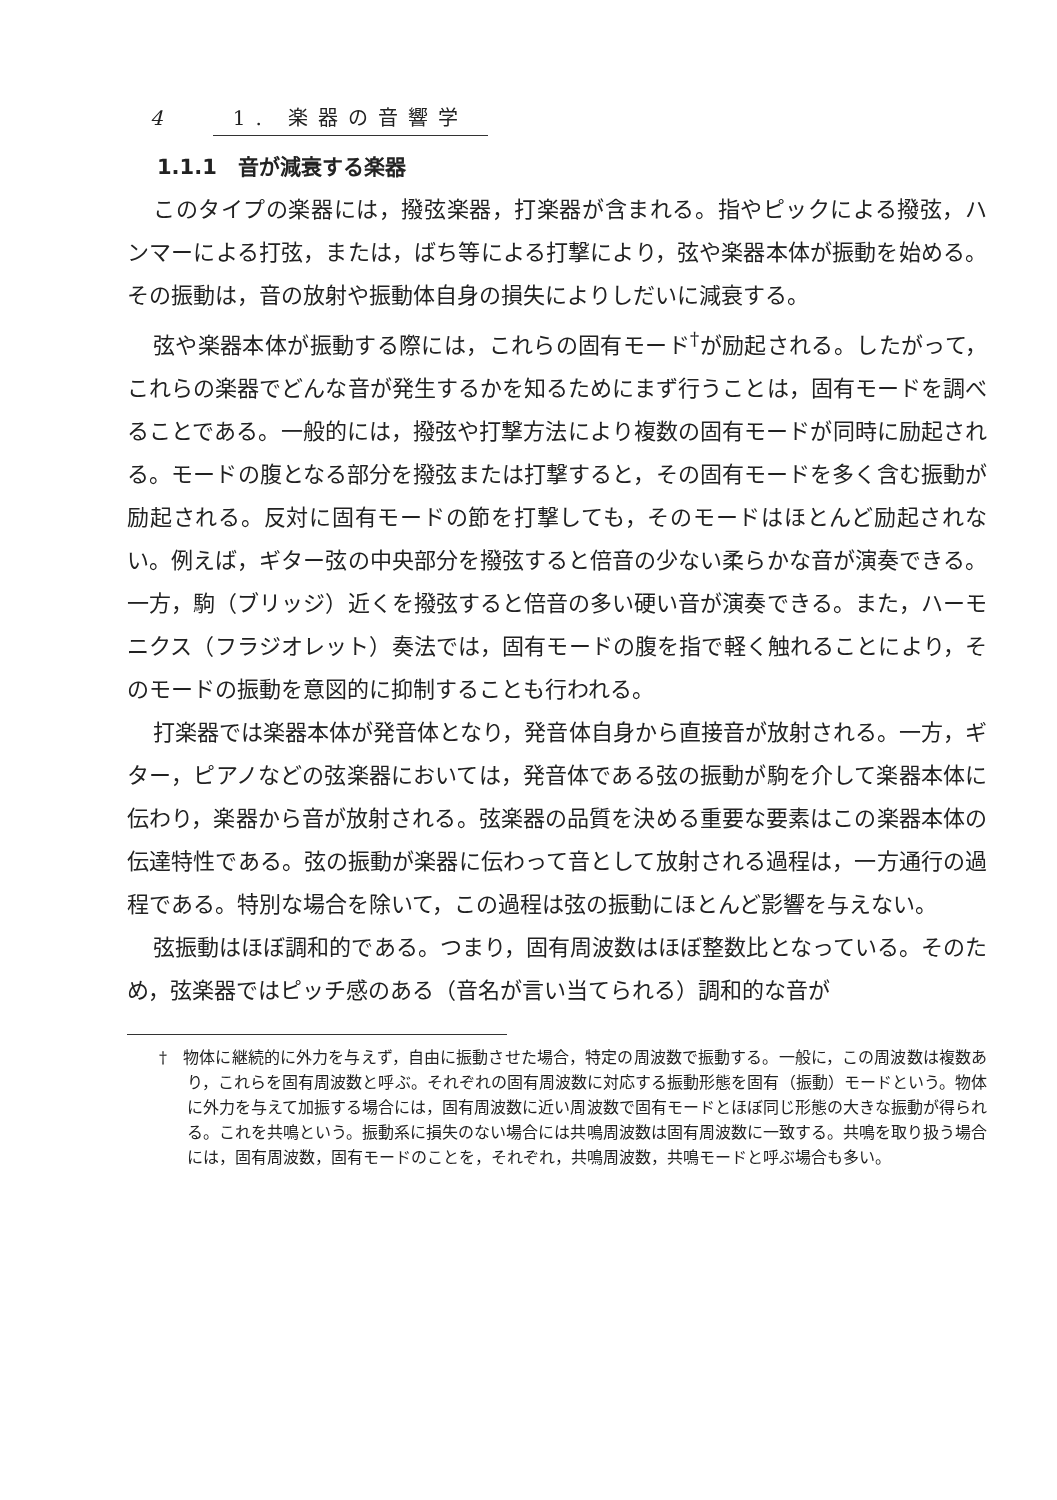4 1. 楽器の音響学
1.1.1　音が減衰する楽器
このタイプの楽器には，撥弦楽器，打楽器が含まれる。指やピックによる撥弦，ハンマーによる打弦，または，ばち等による打撃により，弦や楽器本体が振動を始める。その振動は，音の放射や振動体自身の損失によりしだいに減衰する。
弦や楽器本体が振動する際には，これらの固有モード<sup>†</sup>が励起される。したがって，これらの楽器でどんな音が発生するかを知るためにまず行うことは，固有モードを調べることである。一般的には，撥弦や打撃方法により複数の固有モードが同時に励起される。モードの腹となる部分を撥弦または打撃すると，その固有モードを多く含む振動が励起される。反対に固有モードの節を打撃しても，そのモードはほとんど励起されない。例えば，ギター弦の中央部分を撥弦すると倍音の少ない柔らかな音が演奏できる。一方，駒（ブリッジ）近くを撥弦すると倍音の多い硬い音が演奏できる。また，ハーモニクス（フラジオレット）奏法では，固有モードの腹を指で軽く触れることにより，そのモードの振動を意図的に抑制することも行われる。
打楽器では楽器本体が発音体となり，発音体自身から直接音が放射される。一方，ギター，ピアノなどの弦楽器においては，発音体である弦の振動が駒を介して楽器本体に伝わり，楽器から音が放射される。弦楽器の品質を決める重要な要素はこの楽器本体の伝達特性である。弦の振動が楽器に伝わって音として放射される過程は，一方通行の過程である。特別な場合を除いて，この過程は弦の振動にほとんど影響を与えない。
弦振動はほぼ調和的である。つまり，固有周波数はほぼ整数比となっている。そのため，弦楽器ではピッチ感のある（音名が言い当てられる）調和的な音が
†　物体に継続的に外力を与えず，自由に振動させた場合，特定の周波数で振動する。一般に，この周波数は複数あり，これらを固有周波数と呼ぶ。それぞれの固有周波数に対応する振動形態を固有（振動）モードという。物体に外力を与えて加振する場合には，固有周波数に近い周波数で固有モードとほぼ同じ形態の大きな振動が得られる。これを共鳴という。振動系に損失のない場合には共鳴周波数は固有周波数に一致する。共鳴を取り扱う場合には，固有周波数，固有モードのことを，それぞれ，共鳴周波数，共鳴モードと呼ぶ場合も多い。